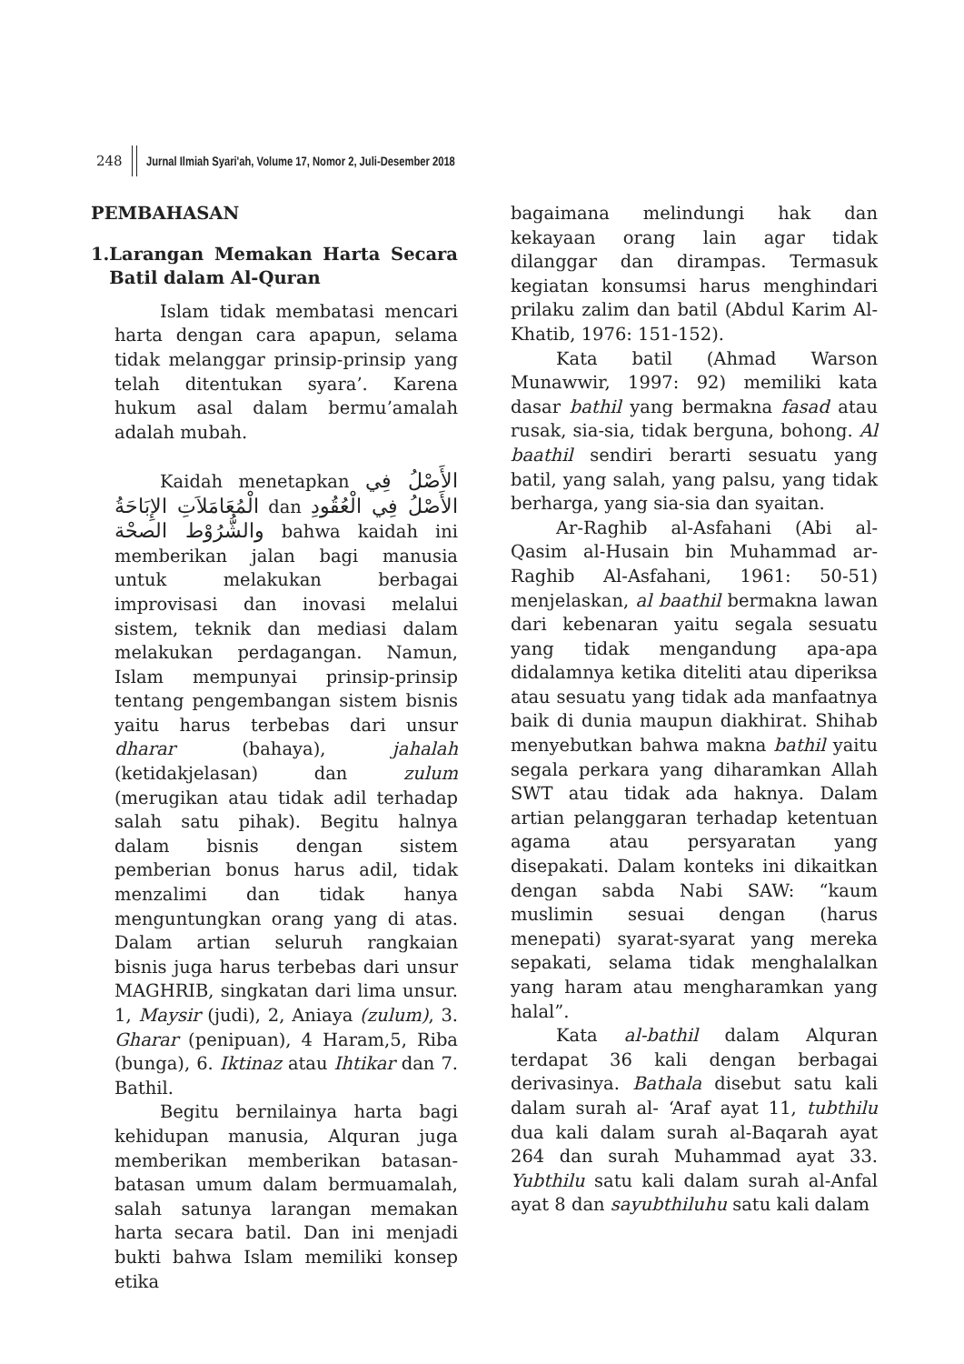248 Jurnal Ilmiah Syari'ah, Volume 17, Nomor 2, Juli-Desember 2018
PEMBAHASAN
1. Larangan Memakan Harta Secara Batil dalam Al-Quran
Islam tidak membatasi mencari harta dengan cara apapun, selama tidak melanggar prinsip-prinsip yang telah ditentukan syara’. Karena hukum asal dalam bermu’amalah adalah mubah.
Kaidah menetapkan الأَصْلُ فِي الْمُعَامَلاَتِ الإِبَاحَةُ dan الأَصْلُ فِي الْعُقُودِ والشُّرُوْط الصحْة bahwa kaidah ini memberikan jalan bagi manusia untuk melakukan berbagai improvisasi dan inovasi melalui sistem, teknik dan mediasi dalam melakukan perdagangan. Namun, Islam mempunyai prinsip-prinsip tentang pengembangan sistem bisnis yaitu harus terbebas dari unsur dharar (bahaya), jahalah (ketidakjelasan) dan zulum (merugikan atau tidak adil terhadap salah satu pihak). Begitu halnya dalam bisnis dengan sistem pemberian bonus harus adil, tidak menzalimi dan tidak hanya menguntungkan orang yang di atas. Dalam artian seluruh rangkaian bisnis juga harus terbebas dari unsur MAGHRIB, singkatan dari lima unsur. 1, Maysir (judi), 2, Aniaya (zulum), 3. Gharar (penipuan), 4 Haram,5, Riba (bunga), 6. Iktinaz atau Ihtikar dan 7. Bathil.
Begitu bernilainya harta bagi kehidupan manusia, Alquran juga memberikan memberikan batasan-batasan umum dalam bermuamalah, salah satunya larangan memakan harta secara batil. Dan ini menjadi bukti bahwa Islam memiliki konsep etika
bagaimana melindungi hak dan kekayaan orang lain agar tidak dilanggar dan dirampas. Termasuk kegiatan konsumsi harus menghindari prilaku zalim dan batil (Abdul Karim Al-Khatib, 1976: 151-152).
Kata batil (Ahmad Warson Munawwir, 1997: 92) memiliki kata dasar bathil yang bermakna fasad atau rusak, sia-sia, tidak berguna, bohong. Al baathil sendiri berarti sesuatu yang batil, yang salah, yang palsu, yang tidak berharga, yang sia-sia dan syaitan.
Ar-Raghib al-Asfahani (Abi al-Qasim al-Husain bin Muhammad ar-Raghib Al-Asfahani, 1961: 50-51) menjelaskan, al baathil bermakna lawan dari kebenaran yaitu segala sesuatu yang tidak mengandung apa-apa didalamnya ketika diteliti atau diperiksa atau sesuatu yang tidak ada manfaatnya baik di dunia maupun diakhirat. Shihab menyebutkan bahwa makna bathil yaitu segala perkara yang diharamkan Allah SWT atau tidak ada haknya. Dalam artian pelanggaran terhadap ketentuan agama atau persyaratan yang disepakati. Dalam konteks ini dikaitkan dengan sabda Nabi SAW: “kaum muslimin sesuai dengan (harus menepati) syarat-syarat yang mereka sepakati, selama tidak menghalalkan yang haram atau mengharamkan yang halal”.
Kata al-bathil dalam Alquran terdapat 36 kali dengan berbagai derivasinya. Bathala disebut satu kali dalam surah al- ‘Araf ayat 11, tubthilu dua kali dalam surah al-Baqarah ayat 264 dan surah Muhammad ayat 33. Yubthilu satu kali dalam surah al-Anfal ayat 8 dan sayubthiluhu satu kali dalam